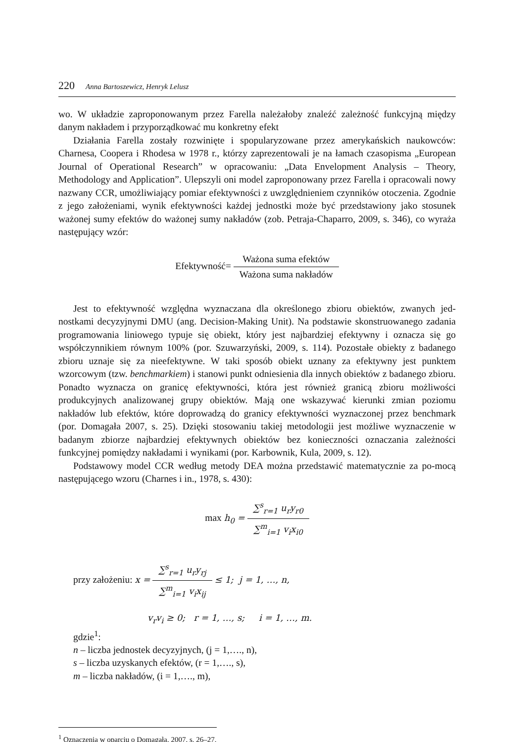220 Anna Bartoszewicz, Henryk Lelusz
wo. W układzie zaproponowanym przez Farella należałoby znaleźć zależność funkcyjną między danym nakładem i przyporządkować mu konkretny efekt
Działania Farella zostały rozwinięte i spopularyzowane przez amerykańskich naukowców: Charnesa, Coopera i Rhodesa w 1978 r., którzy zaprezentowali je na łamach czasopisma „European Journal of Operational Research” w opracowaniu: „Data Envelopment Analysis – Theory, Methodology and Application”. Ulepszyli oni model zaproponowany przez Farella i opracowali nowy nazwany CCR, umożliwiający pomiar efektywności z uwzględnieniem czynników otoczenia. Zgodnie z jego założeniami, wynik efektywności każdej jednostki może być przedstawiony jako stosunek ważonej sumy efektów do ważonej sumy nakładów (zob. Petraja-Chaparro, 2009, s. 346), co wyraża następujący wzór:
Efektywność= Ważona suma efektów Ważona suma nakładów
Jest to efektywność względna wyznaczana dla określonego zbioru obiektów, zwanych jed-nostkami decyzyjnymi DMU (ang. Decision-Making Unit). Na podstawie skonstruowanego zadania programowania liniowego typuje się obiekt, który jest najbardziej efektywny i oznacza się go współczynnikiem równym 100% (por. Szuwarzyński, 2009, s. 114). Pozostałe obiekty z badanego zbioru uznaje się za nieefektywne. W taki sposób obiekt uznany za efektywny jest punktem wzorcowym (tzw. benchmarkiem) i stanowi punkt odniesienia dla innych obiektów z badanego zbioru. Ponadto wyznacza on granicę efektywności, która jest również granicą zbioru możliwości produkcyjnych analizowanej grupy obiektów. Mają one wskazywać kierunki zmian poziomu nakładów lub efektów, które doprowadzą do granicy efektywności wyznaczonej przez benchmark (por. Domagała 2007, s. 25). Dzięki stosowaniu takiej metodologii jest możliwe wyznaczenie w badanym zbiorze najbardziej efektywnych obiektów bez konieczności oznaczania zależności funkcyjnej pomiędzy nakładami i wynikami (por. Karbownik, Kula, 2009, s. 12).
Podstawowy model CCR według metody DEA można przedstawić matematycznie za po-mocą następującego wzoru (Charnes i in., 1978, s. 430):
max h<sub>0</sub> = ∑<sup>s</sup><sub>r=1</sub> u<sub>r</sub>y<sub>r0</sub> ∑<sup>m</sup><sub>i=1</sub> v<sub>i</sub>x<sub>i0</sub>
przy założeniu: x = ∑<sup>s</sup><sub>r=1</sub> u<sub>r</sub>y<sub>rj</sub> ∑<sup>m</sup><sub>i=1</sub> v<sub>i</sub>x<sub>ij</sub> ≤ 1; j = 1, …, n,
v<sub>r</sub>v<sub>i</sub> ≥ 0; r = 1, …, s; i = 1, …, m.
gdzie<sup>1</sup>:
n – liczba jednostek decyzyjnych, (j = 1,…., n),
s – liczba uzyskanych efektów, (r = 1,…., s),
m – liczba nakładów, (i = 1,…., m),
<sup>1</sup> Oznaczenia w oparciu o Domagała, 2007, s. 26–27.